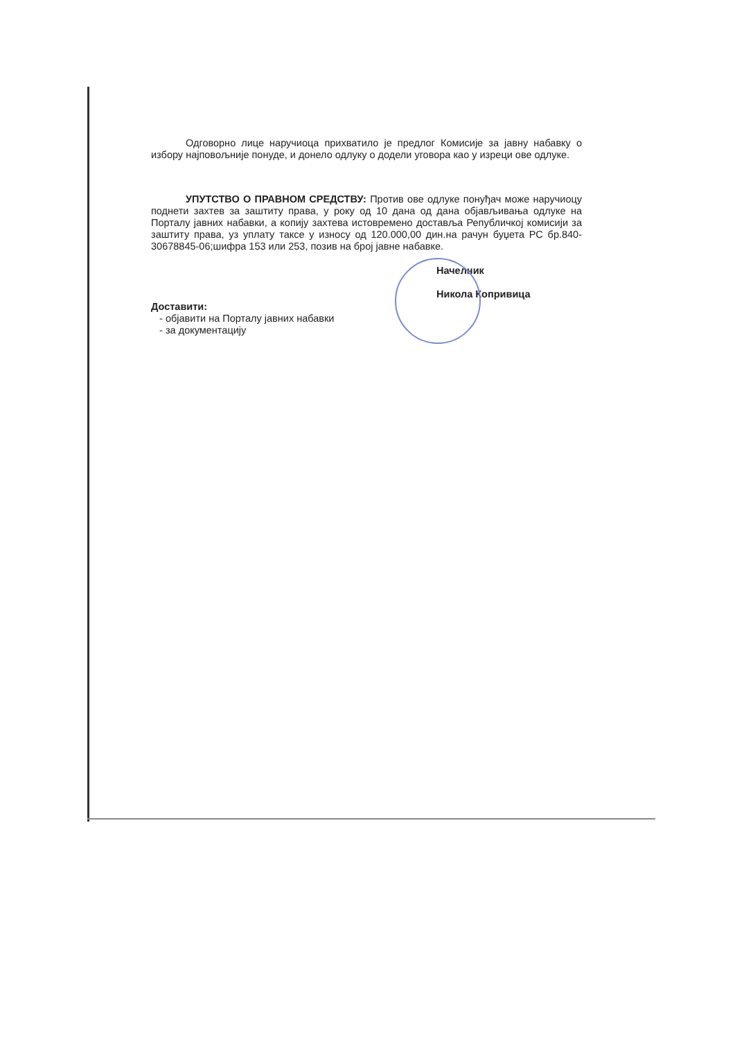Одговорно лице наручиоца прихватило је предлог Комисије за јавну набавку о избору најповољније понуде, и донело одлуку о додели уговора као у изреци ове одлуке.
УПУТСТВО О ПРАВНОМ СРЕДСТВУ: Против ове одлуке понуђач може наручиоцу поднети захтев за заштиту права, у року од 10 дана од дана објављивања одлуке на Порталу јавних набавки, а копију захтева истовремено доставља Републичкој комисији за заштиту права, уз уплату таксе у износу од 120.000,00 дин.на рачун буџета РС бр.840-30678845-06;шифра 153 или 253, позив на број јавне набавке.
Доставити:
- објавити на Порталу јавних набавки
- за документацију
Начелник
Никола Копривица